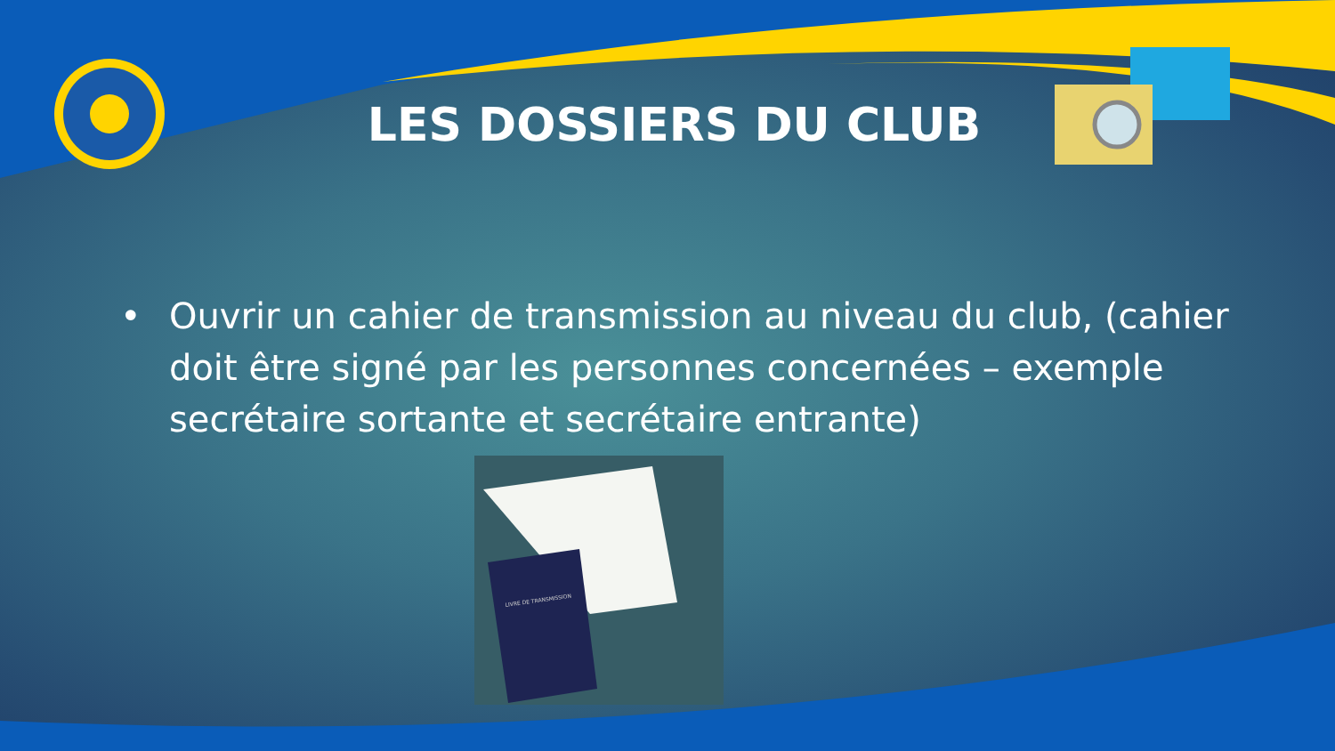LES DOSSIERS DU CLUB
• Ouvrir un cahier de transmission au niveau du club, (cahier doit être signé par les personnes concernées – exemple secrétaire sortante et secrétaire entrante)
LIVRE DE TRANSMISSION